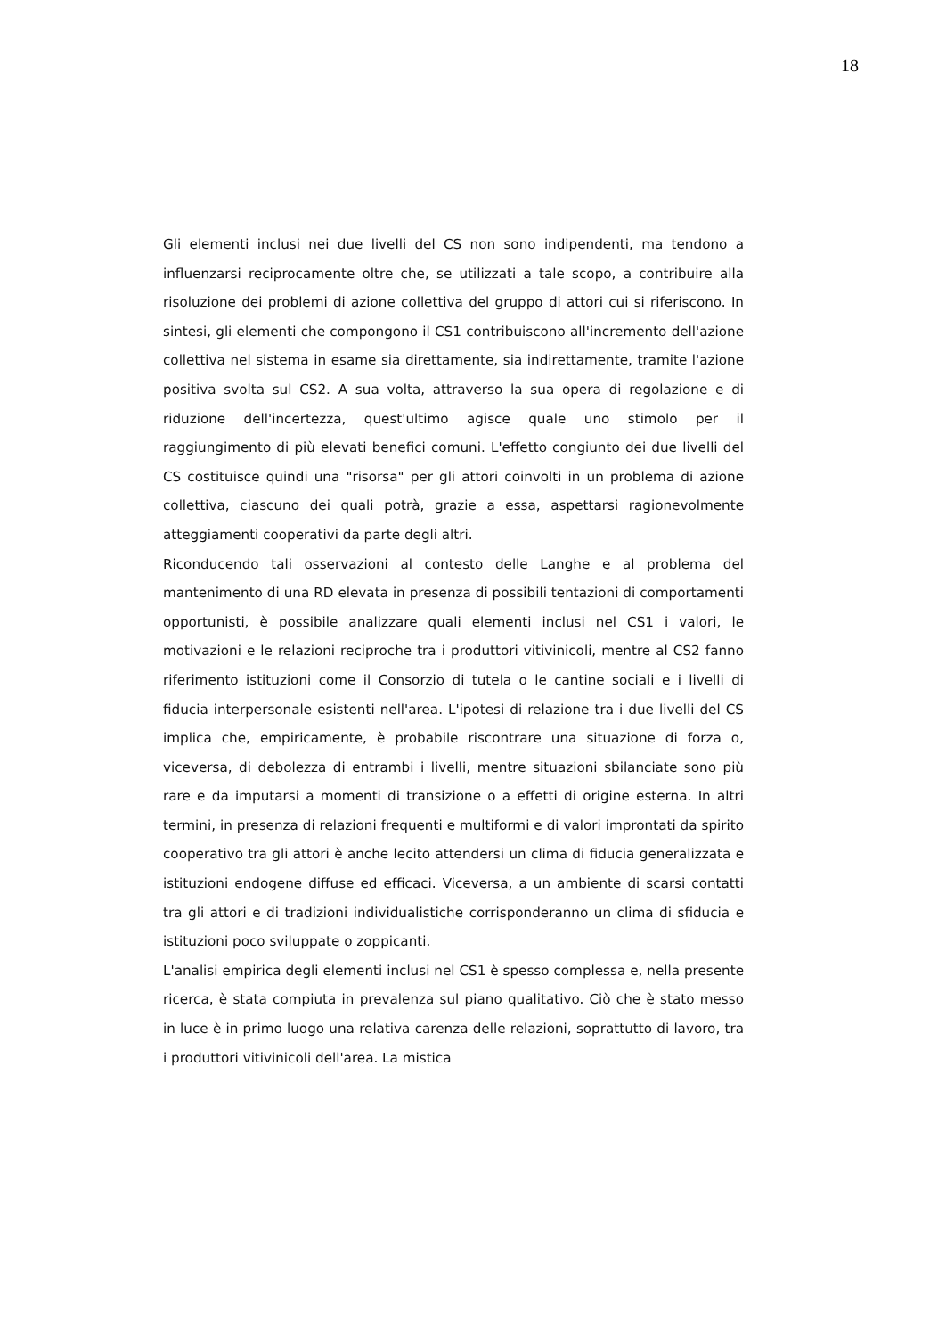18
Gli elementi inclusi nei due livelli del CS non sono indipendenti, ma tendono a influenzarsi reciprocamente oltre che, se utilizzati a tale scopo, a contribuire alla risoluzione dei problemi di azione collettiva del gruppo di attori cui si riferiscono. In sintesi, gli elementi che compongono il CS1 contribuiscono all'incremento dell'azione collettiva nel sistema in esame sia direttamente, sia indirettamente, tramite l'azione positiva svolta sul CS2. A sua volta, attraverso la sua opera di regolazione e di riduzione dell'incertezza, quest'ultimo agisce quale uno stimolo per il raggiungimento di più elevati benefici comuni. L'effetto congiunto dei due livelli del CS costituisce quindi una "risorsa" per gli attori coinvolti in un problema di azione collettiva, ciascuno dei quali potrà, grazie a essa, aspettarsi ragionevolmente atteggiamenti cooperativi da parte degli altri.
Riconducendo tali osservazioni al contesto delle Langhe e al problema del mantenimento di una RD elevata in presenza di possibili tentazioni di comportamenti opportunisti, è possibile analizzare quali elementi inclusi nel CS1 i valori, le motivazioni e le relazioni reciproche tra i produttori vitivinicoli, mentre al CS2 fanno riferimento istituzioni come il Consorzio di tutela o le cantine sociali e i livelli di fiducia interpersonale esistenti nell'area. L'ipotesi di relazione tra i due livelli del CS implica che, empiricamente, è probabile riscontrare una situazione di forza o, viceversa, di debolezza di entrambi i livelli, mentre situazioni sbilanciate sono più rare e da imputarsi a momenti di transizione o a effetti di origine esterna. In altri termini, in presenza di relazioni frequenti e multiformi e di valori improntati da spirito cooperativo tra gli attori è anche lecito attendersi un clima di fiducia generalizzata e istituzioni endogene diffuse ed efficaci. Viceversa, a un ambiente di scarsi contatti tra gli attori e di tradizioni individualistiche corrisponderanno un clima di sfiducia e istituzioni poco sviluppate o zoppicanti.
L'analisi empirica degli elementi inclusi nel CS1 è spesso complessa e, nella presente ricerca, è stata compiuta in prevalenza sul piano qualitativo. Ciò che è stato messo in luce è in primo luogo una relativa carenza delle relazioni, soprattutto di lavoro, tra i produttori vitivinicoli dell'area. La mistica